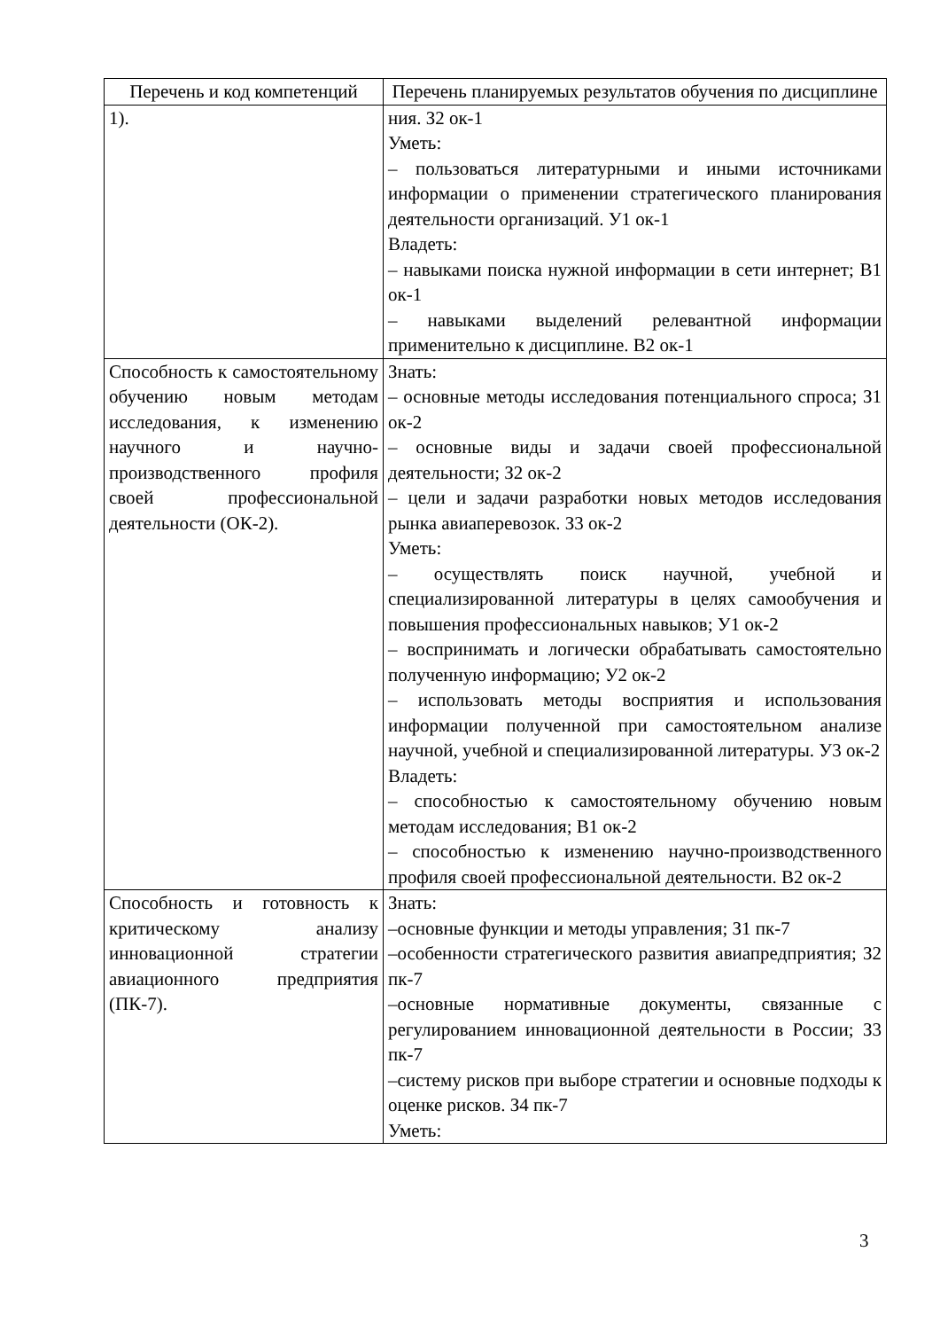| Перечень и код компетенций | Перечень планируемых результатов обучения по дисциплине |
| --- | --- |
| 1). | ния. З2 ок-1 Уметь: – пользоваться литературными и иными источниками информации о применении стратегического планирования деятельности организаций. У1 ок-1 Владеть: – навыками поиска нужной информации в сети интернет; В1 ок-1 – навыками выделений релевантной информации применительно к дисциплине. В2 ок-1 |
| Способность к самостоятельному обучению новым методам исследования, к изменению научного и научно-производственного профиля своей профессиональной деятельности (ОК-2). | Знать: – основные методы исследования потенциального спроса; З1 ок-2 – основные виды и задачи своей профессиональной деятельности; З2 ок-2 – цели и задачи разработки новых методов исследования рынка авиаперевозок. З3 ок-2 Уметь: – осуществлять поиск научной, учебной и специализированной литературы в целях самообучения и повышения профессиональных навыков; У1 ок-2 – воспринимать и логически обрабатывать самостоятельно полученную информацию; У2 ок-2 – использовать методы восприятия и использования информации полученной при самостоятельном анализе научной, учебной и специализированной литературы. У3 ок-2 Владеть: – способностью к самостоятельному обучению новым методам исследования; В1 ок-2 – способностью к изменению научно-производственного профиля своей профессиональной деятельности. В2 ок-2 |
| Способность и готовность к критическому анализу инновационной стратегии авиационного предприятия (ПК-7). | Знать: –основные функции и методы управления; З1 пк-7 –особенности стратегического развития авиапредприятия; З2 пк-7 –основные нормативные документы, связанные с регулированием инновационной деятельности в России; З3 пк-7 –систему рисков при выборе стратегии и основные подходы к оценке рисков. З4 пк-7 Уметь: |
3